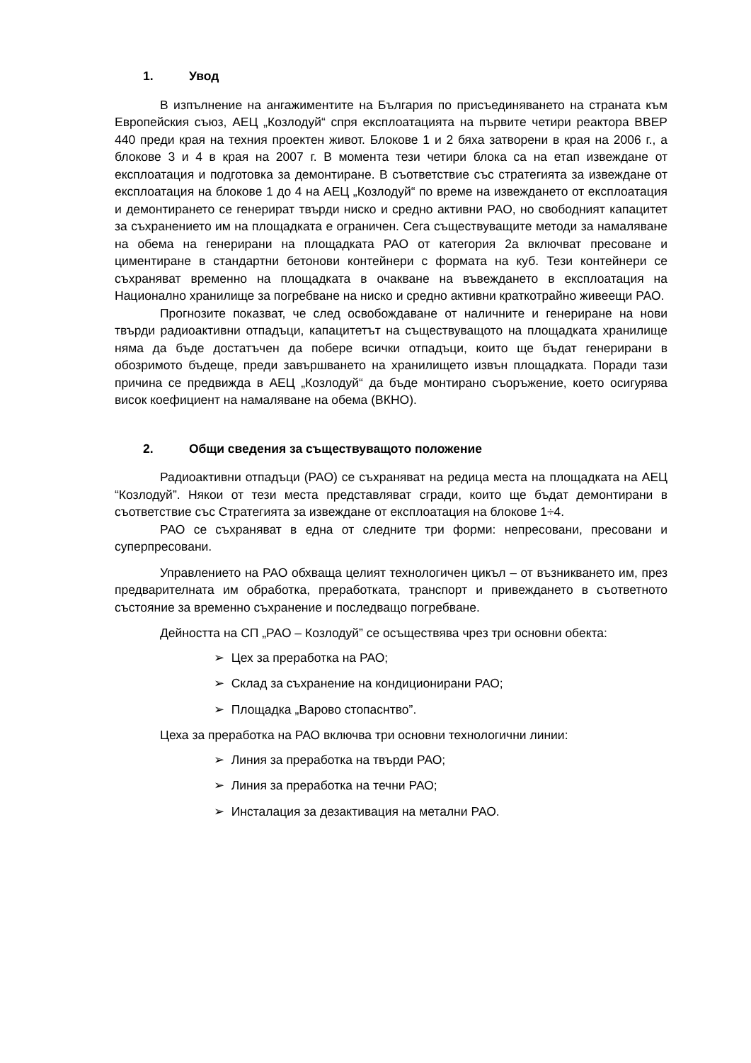1. Увод
В изпълнение на ангажиментите на България по присъединяването на страната към Европейския съюз, АЕЦ „Козлодуй“ спря експлоатацията на първите четири реактора ВВЕР 440 преди края на техния проектен живот. Блокове 1 и 2 бяха затворени в края на 2006 г., а блокове 3 и 4 в края на 2007 г. В момента тези четири блока са на етап извеждане от експлоатация и подготовка за демонтиране. В съответствие със стратегията за извеждане от експлоатация на блокове 1 до 4 на АЕЦ „Козлодуй“ по време на извеждането от експлоатация и демонтирането се генерират твърди ниско и средно активни РАО, но свободният капацитет за съхранението им на площадката е ограничен. Сега съществуващите методи за намаляване на обема на генерирани на площадката РАО от категория 2а включват пресоване и циментиране в стандартни бетонови контейнери с формата на куб. Тези контейнери се съхраняват временно на площадката в очакване на въвеждането в експлоатация на Национално хранилище за погребване на ниско и средно активни краткотрайно живеещи РАО.
Прогнозите показват, че след освобождаване от наличните и генериране на нови твърди радиоактивни отпадъци, капацитетът на съществуващото на площадката хранилище няма да бъде достатъчен да побере всички отпадъци, които ще бъдат генерирани в обозримото бъдеще, преди завършването на хранилището извън площадката. Поради тази причина се предвижда в АЕЦ „Козлодуй“ да бъде монтирано съоръжение, което осигурява висок коефициент на намаляване на обема (ВКНО).
2. Общи сведения за съществуващото положение
Радиоактивни отпадъци (РАО) се съхраняват на редица места на площадката на АЕЦ “Козлодуй”. Някои от тези места представляват сгради, които ще бъдат демонтирани в съответствие със Стратегията за извеждане от експлоатация на блокове 1÷4.
РАО се съхраняват в една от следните три форми: непресовани, пресовани и суперпресовани.
Управлението на РАО обхваща целият технологичен цикъл – от възникването им, през предварителната им обработка, преработката, транспорт и привеждането в съответното състояние за временно съхранение и последващо погребване.
Дейността на СП „РАО – Козлодуй” се осъществява чрез три основни обекта:
➢ Цех за преработка на РАО;
➢ Склад за съхранение на кондиционирани РАО;
➢ Площадка „Варово стопаснтво”.
Цеха за преработка на РАО включва три основни технологични линии:
➢ Линия за преработка на твърди РАО;
➢ Линия за преработка на течни РАО;
➢ Инсталация за дезактивация на метални РАО.